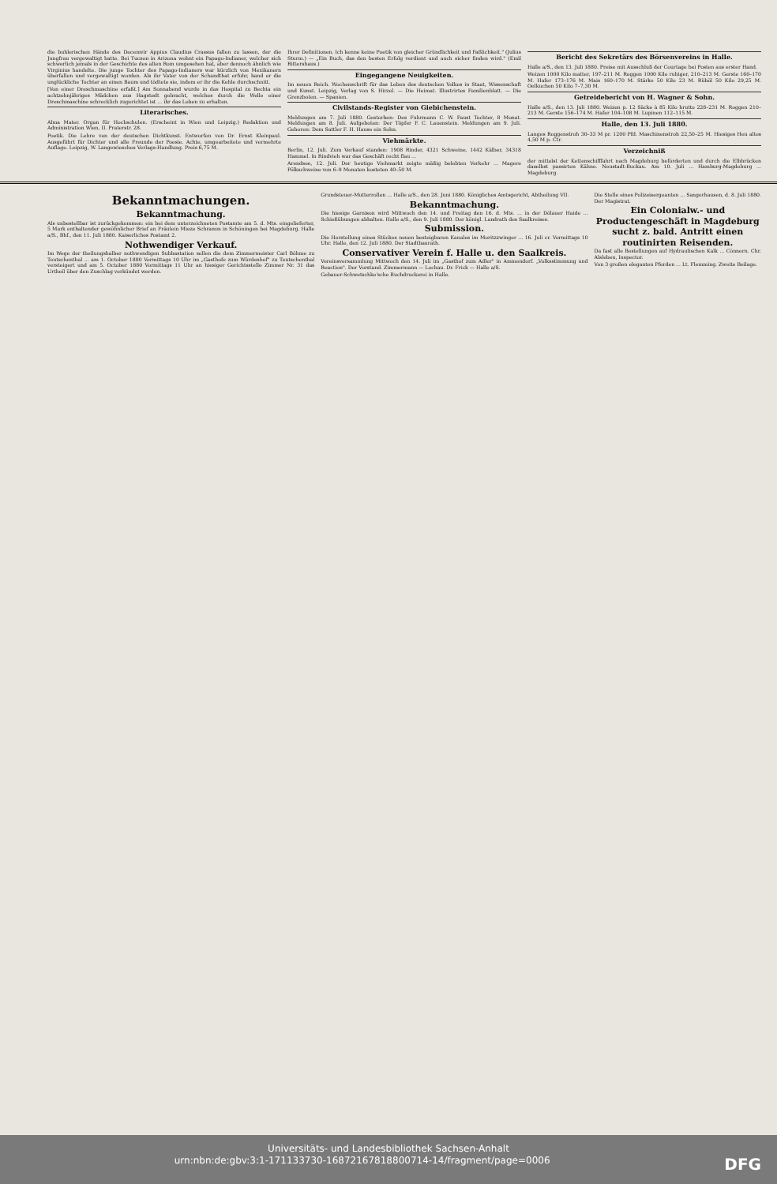die buhlerischen Hände des Decemvir Appius Claudius Crassus fallen zu lassen, der die Jungfrau vergewaltigt hatte. Bei Tucson in Arizona wohnt ein Papago-Indianer, welcher sich schwerlich jemals in der Geschichte des alten Rom umgesehen hat, aber dennoch ähnlich wie Virginius handelte. Die junge Tochter des Papago-Indianers war kürzlich von Mexikanern überfallen und vergewaltigt worden. Als ihr Vater von der Schandthat erfuhr, band er die unglückliche Tochter an einen Baum und tödtete sie, indem er ihr die Kehle durchschnitt.
[Von einer Dreschmaschine erfaßt.] Am Sonnabend wurde in das Hospital zu Bechta ein achtzehnjähriges Mädchen aus Hagstedt gebracht, welches durch die Welle einer Dreschmaschine schrecklich zugerichtet ist ... ihr das Leben zu erhalten.
Literarisches.
Alma Mater. Organ für Hochschulen. (Erscheint in Wien und Leipzig.) Redaktion und Administration Wien, II. Praterstr. 28.
Poetik. Die Lehre von der deutschen Dichtkunst. Entworfen von Dr. Ernst Kleinpaul. Ausgeführt für Dichter und alle Freunde der Poesie. Achte, umgearbeitete und vermehrte Auflage. Leipzig, W. Langewiesches Verlags-Handlung. Preis 6,75 M.
Ihrer Definitionen. Ich kenne keine Poetik von gleicher Gründlichkeit und Faßlichkeit." (Julius Sturm.) — „Ein Buch, das den besten Erfolg verdient und auch sicher finden wird." (Emil Rittershaus.)
Eingegangene Neuigkeiten.
Im neuen Reich. Wochenschrift für das Leben des deutschen Volkes in Staat, Wissenschaft und Kunst. Leipzig, Verlag von S. Hirzel. — Die Heimat. Illustrirtes Familienblatt. — Die Grenzboten. — Spanien.
Civilstands-Register von Giebichenstein.
Meldungen am 7. Juli 1880. Gestorben: Des Fuhrmann C. W. Faust Tochter, 8 Monat. Meldungen am 8. Juli. Aufgeboten: Der Töpfer F. C. Lauenstein. Meldungen am 9. Juli. Geboren: Dem Sattler F. H. Hause ein Sohn.
Viehmärkte.
Berlin, 12. Juli. Zum Verkauf standen: 1908 Rinder, 4321 Schweine, 1442 Kälber, 34318 Hammel. In Rindvieh war das Geschäft recht flau ...
Arendsee, 12. Juli. Der heutige Viehmarkt zeigte mäßig belebten Verkehr ... Magere Pölkschweine von 6–9 Monaten kosteten 40–50 M.
Bericht des Sekretärs des Börsenvereins in Halle.
Halle a/S., den 13. Juli 1880. Preise mit Ausschluß der Courtage bei Posten aus erster Hand.
Weizen 1000 Kilo matter, 197–211 M. Roggen 1000 Kilo ruhiger, 210–213 M. Gerste 160–170 M. Hafer 173–176 M. Mais 160–170 M. Stärke 50 Kilo 23 M. Rüböl 50 Kilo 29,25 M. Oelkuchen 50 Kilo 7–7,30 M.
Getreidebericht von H. Wagner & Sohn.
Halle a/S., den 13. Juli 1880. Weizen p. 12 Säcke à 85 Kilo brutto 228–231 M. Roggen 210–213 M. Gerste 156–174 M. Hafer 104–108 M. Lupinen 112–115 M.
Halle, den 13. Juli 1880.
Langes Roggenstroh 30–33 M pr. 1200 Pfd. Maschinenstroh 22,50–25 M. Hiesiges Heu altes 4,50 M p. Ctr.
Verzeichniß
der mittelst der Kettenschifffahrt nach Magdeburg beförderten und durch die Elbbrücken daselbst passirten Kähne. Neustadt-Buckau. Am 10. Juli ... Hamburg-Magdeburg ... Magdeburg.
Bekanntmachungen.
Bekanntmachung.
Als unbestellbar ist zurückgekommen: ein bei dem unterzeichneten Postamte am 5. d. Mts. eingelieferter, 5 Mark enthaltender gewöhnlicher Brief an Fräulein Mieze Schramm in Schöningen bei Magdeburg. Halle a/S., Bhf., den 11. Juli 1880. Kaiserliches Postamt 2.
Nothwendiger Verkauf.
Im Wege der theilungshalber nothwendigen Subhastation sollen die dem Zimmermeister Carl Böhme zu Teutschenthal ... am 1. October 1880 Vormittags 10 Uhr im „Gasthofe zum Würdenhof" zu Teutschenthal versteigert und am 5. October 1880 Vormittags 11 Uhr an hiesiger Gerichtsstelle Zimmer Nr. 31 das Urtheil über den Zuschlag verkündet werden.
Grundsteuer-Mutterrollen ... Halle a/S., den 28. Juni 1880. Königliches Amtsgericht, Abtheilung VII.
Bekanntmachung.
Die hiesige Garnison wird Mittwoch den 14. und Freitag den 16. d. Mts. ... in der Dölauer Haide ... Schießübungen abhalten. Halle a/S., den 9. Juli 1880. Der königl. Landrath des Saalkreises.
Submission.
Die Herstellung eines Stückes neuen besteigbaren Kanales im Moritzzwinger ... 16. Juli cr. Vormittags 10 Uhr. Halle, den 12. Juli 1880. Der Stadtbaurath.
Conservativer Verein f. Halle u. den Saalkreis.
Vereinsversammlung Mittwoch den 14. Juli im „Gasthof zum Adler" in Ammendorf. „Volksstimmung und Reaction". Der Vorstand. Zimmermann — Lochau. Dr. Frick — Halle a/S.
Gebauer-Schwetschke'sche Buchdruckerei in Halle.
Die Stelle eines Polizeisergeanten ... Sangerhausen, d. 8. Juli 1880. Der Magistrat.
Ein Colonialw.- und Productengeschäft in Magdeburg sucht z. bald. Antritt einen routinirten Reisenden.
Da fast alle Bestellungen auf Hydraulischen Kalk ... Cönnern. Chr. Alsleben, Inspector.
Von 3 großen eleganten Pferden ... Lt. Flemming. Zweite Beilage.
Universitäts- und Landesbibliothek Sachsen-Anhalt
urn:nbn:de:gbv:3:1-171133730-16872167818800714-14/fragment/page=0006 DFG